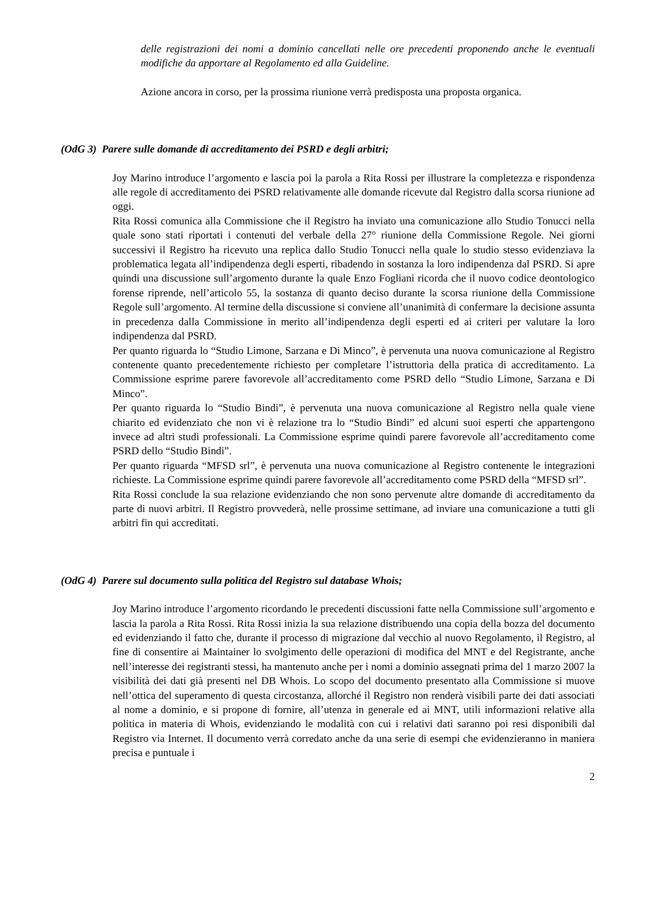delle registrazioni dei nomi a dominio cancellati nelle ore precedenti proponendo anche le eventuali modifiche da apportare al Regolamento ed alla Guideline.
Azione ancora in corso, per la prossima riunione verrà predisposta una proposta organica.
(OdG 3) Parere sulle domande di accreditamento dei PSRD e degli arbitri;
Joy Marino introduce l’argomento e lascia poi la parola a Rita Rossi per illustrare la completezza e rispondenza alle regole di accreditamento dei PSRD relativamente alle domande ricevute dal Registro dalla scorsa riunione ad oggi.
Rita Rossi comunica alla Commissione che il Registro ha inviato una comunicazione allo Studio Tonucci nella quale sono stati riportati i contenuti del verbale della 27° riunione della Commissione Regole. Nei giorni successivi il Registro ha ricevuto una replica dallo Studio Tonucci nella quale lo studio stesso evidenziava la problematica legata all’indipendenza degli esperti, ribadendo in sostanza la loro indipendenza dal PSRD. Si apre quindi una discussione sull’argomento durante la quale Enzo Fogliani ricorda che il nuovo codice deontologico forense riprende, nell’articolo 55, la sostanza di quanto deciso durante la scorsa riunione della Commissione Regole sull’argomento. Al termine della discussione si conviene all’unanimità di confermare la decisione assunta in precedenza dalla Commissione in merito all’indipendenza degli esperti ed ai criteri per valutare la loro indipendenza dal PSRD.
Per quanto riguarda lo “Studio Limone, Sarzana e Di Minco”, è pervenuta una nuova comunicazione al Registro contenente quanto precedentemente richiesto per completare l’istruttoria della pratica di accreditamento. La Commissione esprime parere favorevole all’accreditamento come PSRD dello “Studio Limone, Sarzana e Di Minco”.
Per quanto riguarda lo “Studio Bindi”, è pervenuta una nuova comunicazione al Registro nella quale viene chiarito ed evidenziato che non vi è relazione tra lo “Studio Bindi” ed alcuni suoi esperti che appartengono invece ad altri studi professionali. La Commissione esprime quindi parere favorevole all’accreditamento come PSRD dello “Studio Bindi”.
Per quanto riguarda “MFSD srl”, è pervenuta una nuova comunicazione al Registro contenente le integrazioni richieste. La Commissione esprime quindi parere favorevole all’accreditamento come PSRD della “MFSD srl”.
Rita Rossi conclude la sua relazione evidenziando che non sono pervenute altre domande di accreditamento da parte di nuovi arbitri. Il Registro provvederà, nelle prossime settimane, ad inviare una comunicazione a tutti gli arbitri fin qui accreditati.
(OdG 4) Parere sul documento sulla politica del Registro sul database Whois;
Joy Marino introduce l’argomento ricordando le precedenti discussioni fatte nella Commissione sull’argomento e lascia la parola a Rita Rossi. Rita Rossi inizia la sua relazione distribuendo una copia della bozza del documento ed evidenziando il fatto che, durante il processo di migrazione dal vecchio al nuovo Regolamento, il Registro, al fine di consentire ai Maintainer lo svolgimento delle operazioni di modifica del MNT e del Registrante, anche nell’interesse dei registranti stessi, ha mantenuto anche per i nomi a dominio assegnati prima del 1 marzo 2007 la visibilità dei dati già presenti nel DB Whois. Lo scopo del documento presentato alla Commissione si muove nell’ottica del superamento di questa circostanza, allorché il Registro non renderà visibili parte dei dati associati al nome a dominio, e si propone di fornire, all’utenza in generale ed ai MNT, utili informazioni relative alla politica in materia di Whois, evidenziando le modalità con cui i relativi dati saranno poi resi disponibili dal Registro via Internet. Il documento verrà corredato anche da una serie di esempi che evidenzieranno in maniera precisa e puntuale i
2